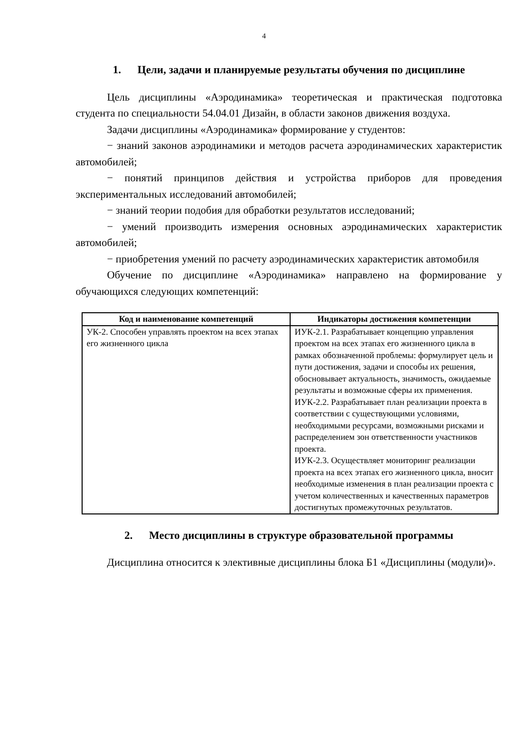4
1. Цели, задачи и планируемые результаты обучения по дисциплине
Цель дисциплины «Аэродинамика» теоретическая и практическая подготовка студента по специальности 54.04.01 Дизайн, в области законов движения воздуха.
Задачи дисциплины «Аэродинамика» формирование у студентов:
− знаний законов аэродинамики и методов расчета аэродинамических характеристик автомобилей;
− понятий принципов действия и устройства приборов для проведения экспериментальных исследований автомобилей;
− знаний теории подобия для обработки результатов исследований;
− умений производить измерения основных аэродинамических характеристик автомобилей;
− приобретения умений по расчету аэродинамических характеристик автомобиля
Обучение по дисциплине «Аэродинамика» направлено на формирование у обучающихся следующих компетенций:
| Код и наименование компетенций | Индикаторы достижения компетенции |
| --- | --- |
| УК-2. Способен управлять проектом на всех этапах его жизненного цикла | ИУК-2.1. Разрабатывает концепцию управления проектом на всех этапах его жизненного цикла в рамках обозначенной проблемы: формулирует цель и пути достижения, задачи и способы их решения, обосновывает актуальность, значимость, ожидаемые результаты и возможные сферы их применения. ИУК-2.2. Разрабатывает план реализации проекта в соответствии с существующими условиями, необходимыми ресурсами, возможными рисками и распределением зон ответственности участников проекта. ИУК-2.3. Осуществляет мониторинг реализации проекта на всех этапах его жизненного цикла, вносит необходимые изменения в план реализации проекта с учетом количественных и качественных параметров достигнутых промежуточных результатов. |
2. Место дисциплины в структуре образовательной программы
Дисциплина относится к элективные дисциплины блока Б1 «Дисциплины (модули)».